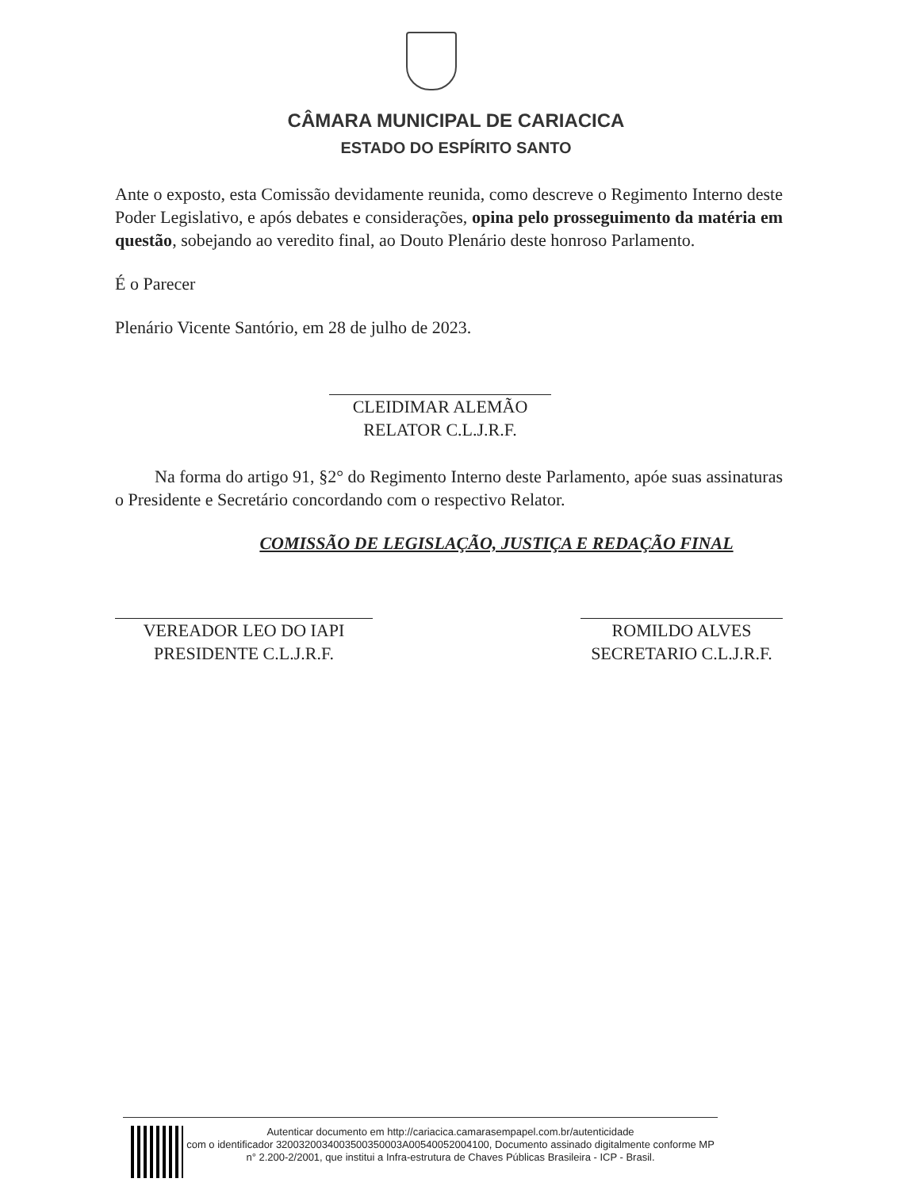CÂMARA MUNICIPAL DE CARIACICA
ESTADO DO ESPÍRITO SANTO
Ante o exposto, esta Comissão devidamente reunida, como descreve o Regimento Interno deste Poder Legislativo, e após debates e considerações, opina pelo prosseguimento da matéria em questão, sobejando ao veredito final, ao Douto Plenário deste honroso Parlamento.
É o Parecer
Plenário Vicente Santório, em 28 de julho de 2023.
CLEIDIMAR ALEMÃO
RELATOR C.L.J.R.F.
Na forma do artigo 91, §2° do Regimento Interno deste Parlamento, apóe suas assinaturas o Presidente e Secretário concordando com o respectivo Relator.
COMISSÃO DE LEGISLAÇÃO, JUSTIÇA E REDAÇÃO FINAL
VEREADOR LEO DO IAPI
PRESIDENTE C.L.J.R.F.
ROMILDO ALVES
SECRETARIO C.L.J.R.F.
Autenticar documento em http://cariacica.camarasempapel.com.br/autenticidade
com o identificador 3200320034003500350003A00540052004100, Documento assinado digitalmente conforme MP n° 2.200-2/2001, que institui a Infra-estrutura de Chaves Públicas Brasileira - ICP - Brasil.